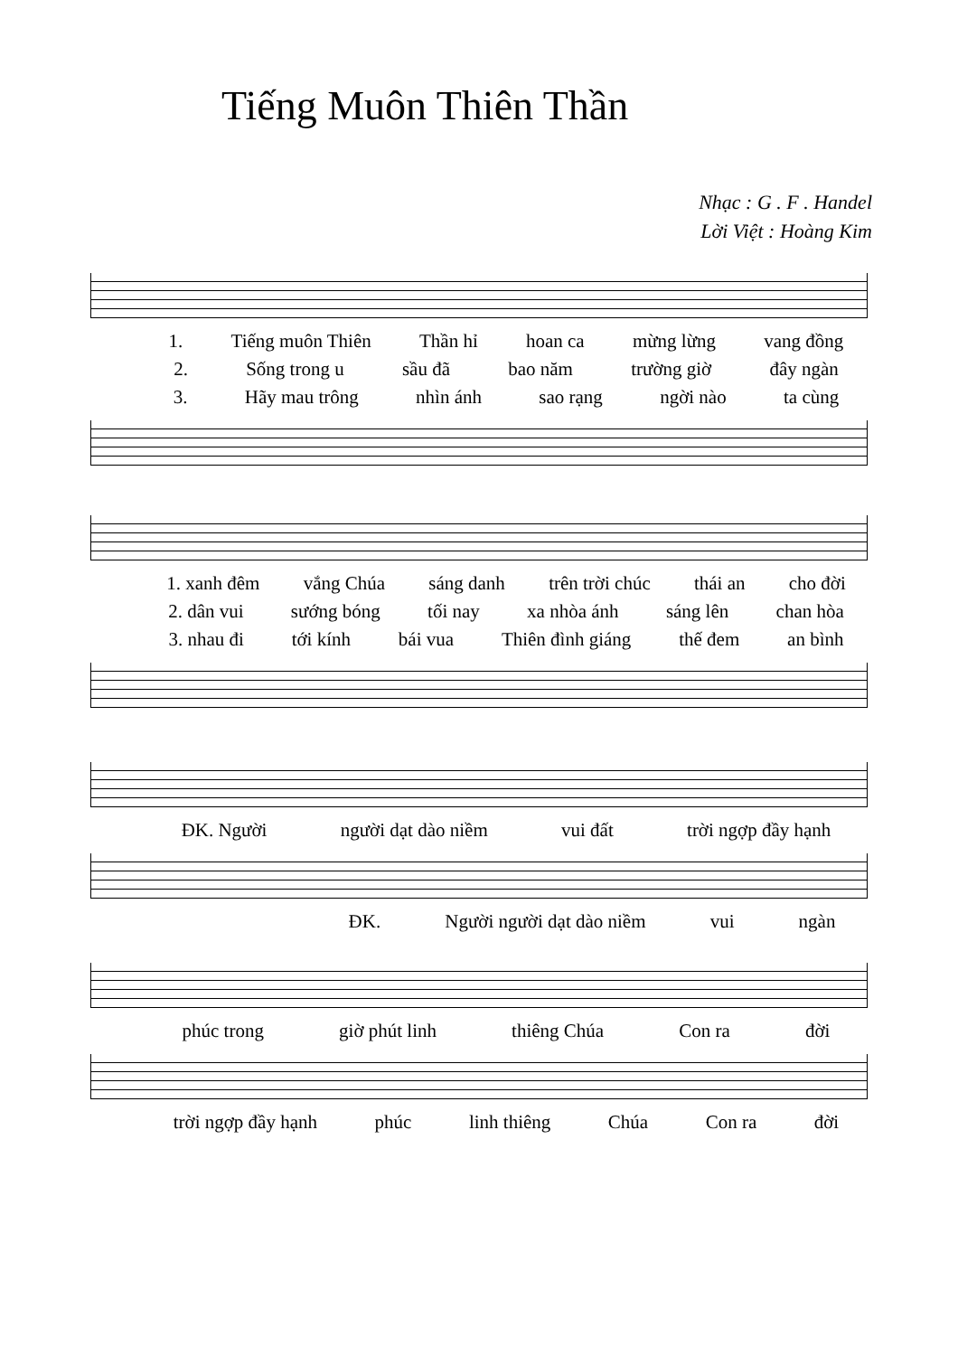Tiếng Muôn Thiên Thần
Nhạc : G . F . Handel
Lời Việt : Hoàng Kim
1. Tiếng muôn Thiên Thần hỉ hoan ca mừng lừng vang đồng
2. Sống trong u sầu đã bao năm trường giờ đây ngàn
3. Hãy mau trông nhìn ánh sao rạng ngời nào ta cùng
1. xanh đêm vắng Chúa sáng danh trên trời chúc thái an cho đời
2. dân vui sướng bóng tối nay xa nhòa ánh sáng lên chan hòa
3. nhau đi tới kính bái vua Thiên đình giáng thế đem an bình
ĐK. Người người dạt dào niềm vui đất trời ngợp đầy hạnh
ĐK. Người người dạt dào niềm vui ngàn
phúc trong giờ phút linh thiêng Chúa Con ra đời
trời ngợp đầy hạnh phúc linh thiêng Chúa Con ra đời